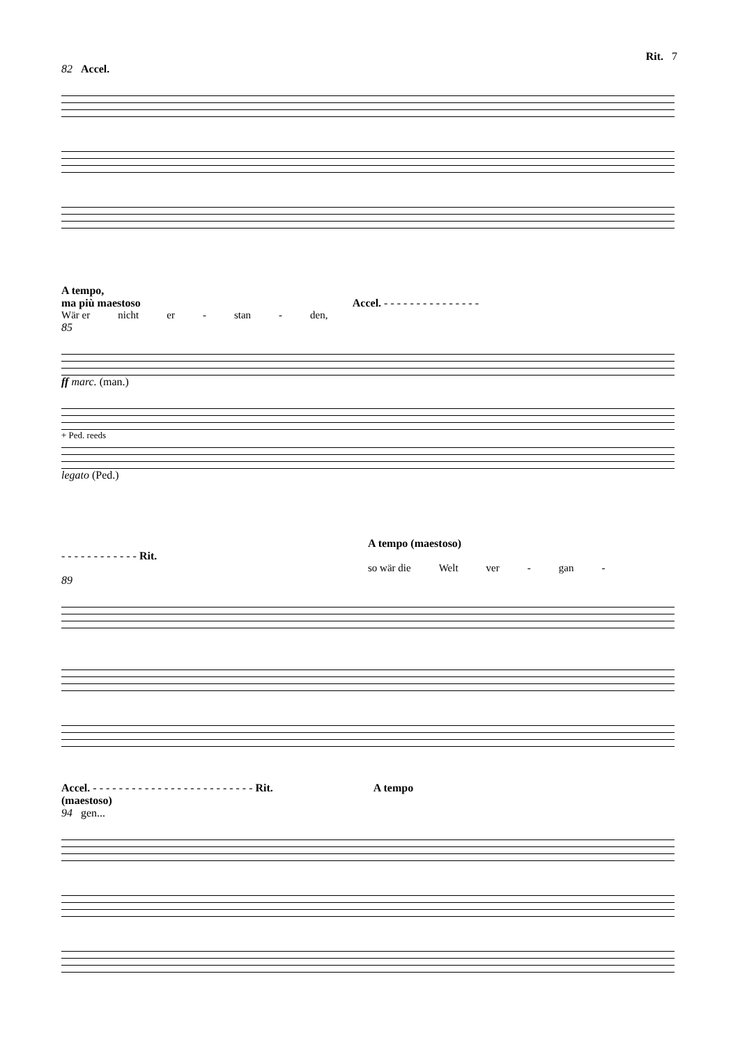Rit. 7
82 Accel.
A tempo,
ma più maestoso Accel. - - - - - - - - - - - - - - -
Wär er nicht er - stan - den,
85
ff marc. (man.)
+ Ped. reeds
legato (Ped.)
A tempo (maestoso)
- - - - - - - - - - - - Rit.
so wär die Welt ver - gan -
89
Accel. - - - - - - - - - - - - - - - - - - - - - - - - - Rit. A tempo
(maestoso)
94 gen...